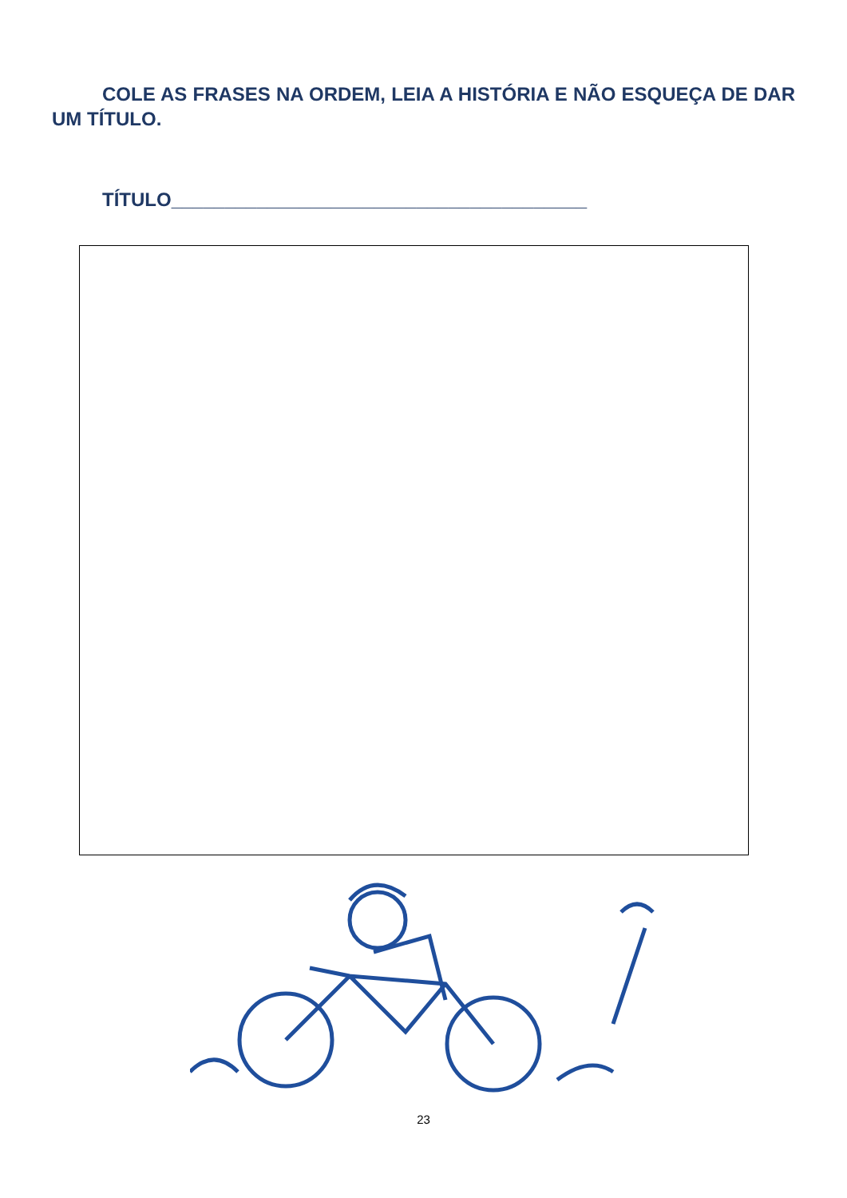COLE AS FRASES NA ORDEM, LEIA A HISTÓRIA E NÃO ESQUEÇA DE DAR UM TÍTULO.
TÍTULO_______________________________________
23